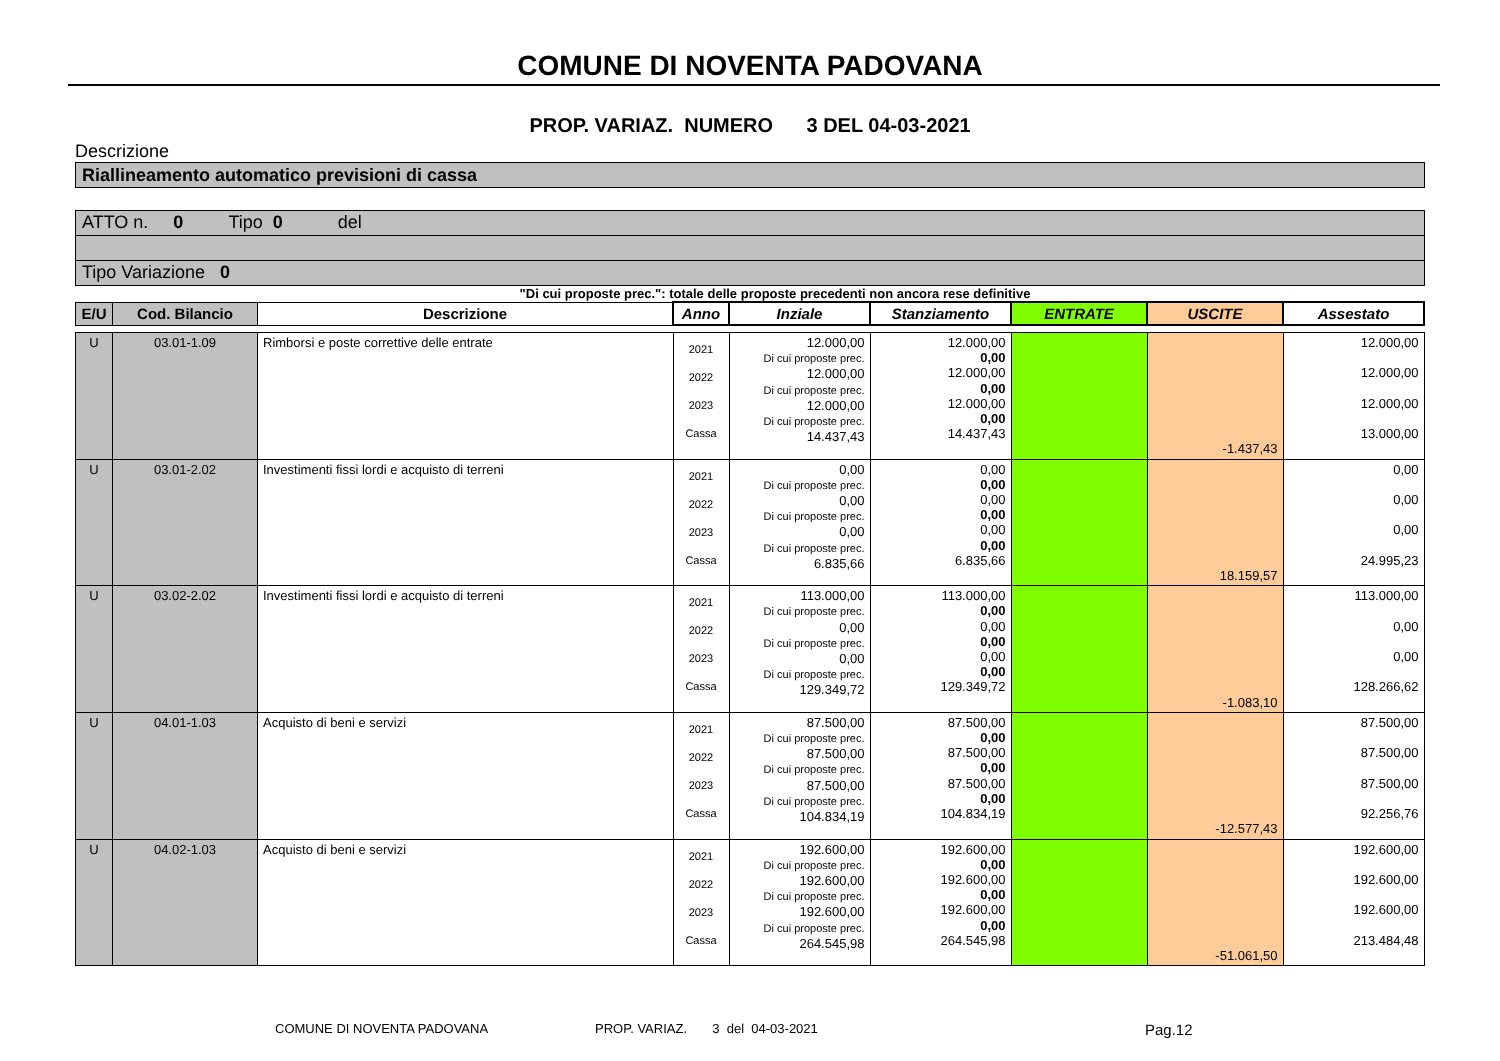COMUNE DI NOVENTA PADOVANA
PROP. VARIAZ. NUMERO 3 DEL 04-03-2021
Descrizione
Riallineamento automatico previsioni di cassa
ATTO n. 0 Tipo 0 del
Tipo Variazione 0
"Di cui proposte prec.": totale delle proposte precedenti non ancora rese definitive
| E/U | Cod. Bilancio | Descrizione | Anno | Inziale | Stanziamento | ENTRATE | USCITE | Assestato |
| --- | --- | --- | --- | --- | --- | --- | --- | --- |
| U | 03.01-1.09 | Rimborsi e poste correttive delle entrate | 2021 2022 2023 Cassa | 12.000,00 Di cui proposte prec. 12.000,00 Di cui proposte prec. 12.000,00 Di cui proposte prec. 14.437,43 | 12.000,00 0,00 12.000,00 0,00 12.000,00 0,00 14.437,43 | | -1.437,43 | 12.000,00 12.000,00 12.000,00 13.000,00 |
| U | 03.01-2.02 | Investimenti fissi lordi e acquisto di terreni | 2021 2022 2023 Cassa | 0,00 Di cui proposte prec. 0,00 Di cui proposte prec. 0,00 Di cui proposte prec. 6.835,66 | 0,00 0,00 0,00 0,00 0,00 0,00 6.835,66 | | 18.159,57 | 0,00 0,00 0,00 24.995,23 |
| U | 03.02-2.02 | Investimenti fissi lordi e acquisto di terreni | 2021 2022 2023 Cassa | 113.000,00 Di cui proposte prec. 0,00 Di cui proposte prec. 0,00 Di cui proposte prec. 129.349,72 | 113.000,00 0,00 0,00 0,00 0,00 0,00 129.349,72 | | -1.083,10 | 113.000,00 0,00 0,00 128.266,62 |
| U | 04.01-1.03 | Acquisto di beni e servizi | 2021 2022 2023 Cassa | 87.500,00 Di cui proposte prec. 87.500,00 Di cui proposte prec. 87.500,00 Di cui proposte prec. 104.834,19 | 87.500,00 0,00 87.500,00 0,00 87.500,00 0,00 104.834,19 | | -12.577,43 | 87.500,00 87.500,00 87.500,00 92.256,76 |
| U | 04.02-1.03 | Acquisto di beni e servizi | 2021 2022 2023 Cassa | 192.600,00 Di cui proposte prec. 192.600,00 Di cui proposte prec. 192.600,00 Di cui proposte prec. 264.545,98 | 192.600,00 0,00 192.600,00 0,00 192.600,00 0,00 264.545,98 | | -51.061,50 | 192.600,00 192.600,00 192.600,00 213.484,48 |
COMUNE DI NOVENTA PADOVANA PROP. VARIAZ. 3 del 04-03-2021 Pag.12